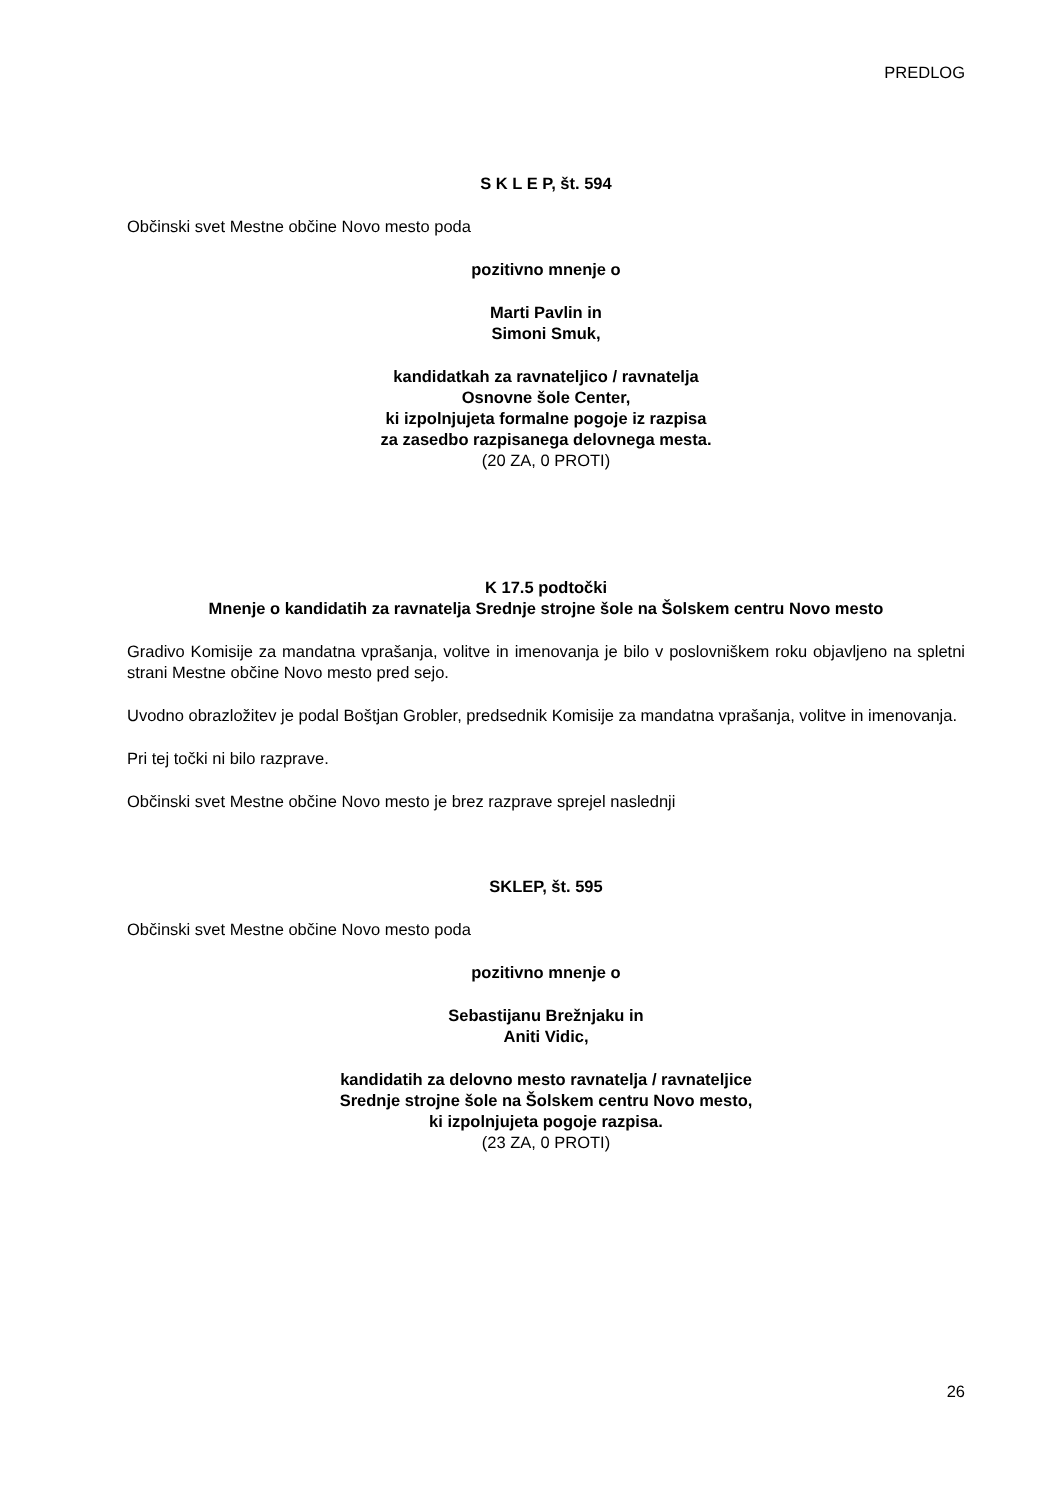PREDLOG
S K L E P, št. 594
Občinski svet Mestne občine Novo mesto poda
pozitivno mnenje o
Marti Pavlin in
Simoni Smuk,
kandidatkah za ravnateljico / ravnatelja
Osnovne šole Center,
ki izpolnjujeta formalne pogoje iz razpisa
za zasedbo razpisanega delovnega mesta.
(20 ZA, 0 PROTI)
K 17.5 podtočki
Mnenje o kandidatih za ravnatelja Srednje strojne šole na Šolskem centru Novo mesto
Gradivo Komisije za mandatna vprašanja, volitve in imenovanja je bilo v poslovniškem roku objavljeno na spletni strani Mestne občine Novo mesto pred sejo.
Uvodno obrazložitev je podal Boštjan Grobler, predsednik Komisije za mandatna vprašanja, volitve in imenovanja.
Pri tej točki ni bilo razprave.
Občinski svet Mestne občine Novo mesto je brez razprave sprejel naslednji
SKLEP, št. 595
Občinski svet Mestne občine Novo mesto poda
pozitivno mnenje o
Sebastijanu Brežnjaku in
Aniti Vidic,
kandidatih za delovno mesto ravnatelja / ravnateljice
Srednje strojne šole na Šolskem centru Novo mesto,
ki izpolnjujeta pogoje razpisa.
(23 ZA, 0 PROTI)
26